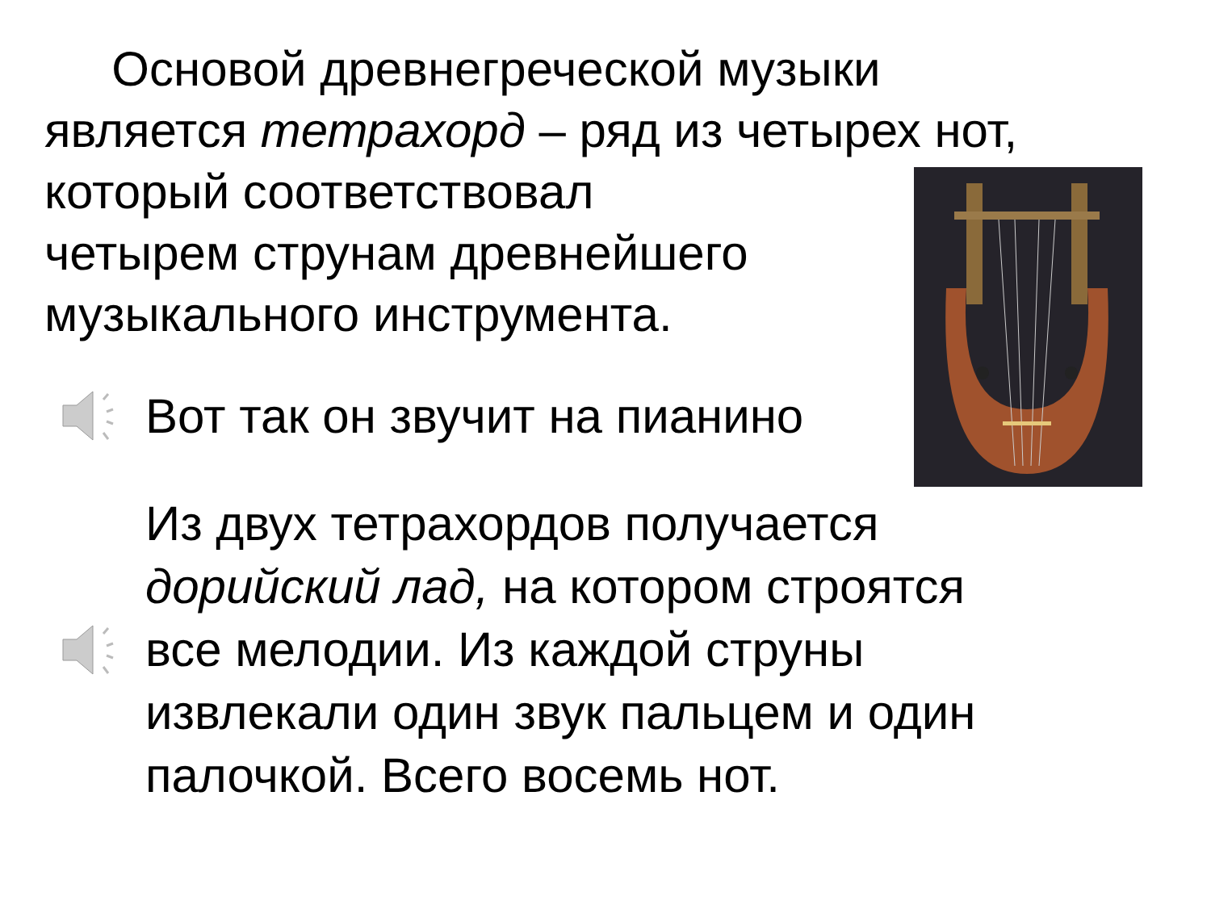Основой древнегреческой музыки является тетрахорд – ряд из четырех нот, который соответствовал
четырем струнам древнейшего
музыкального инструмента.
Вот так он звучит на пианино
Из двух тетрахордов получается
дорийский лад, на котором строятся
все мелодии. Из каждой струны
извлекали один звук пальцем и один
палочкой. Всего восемь нот.